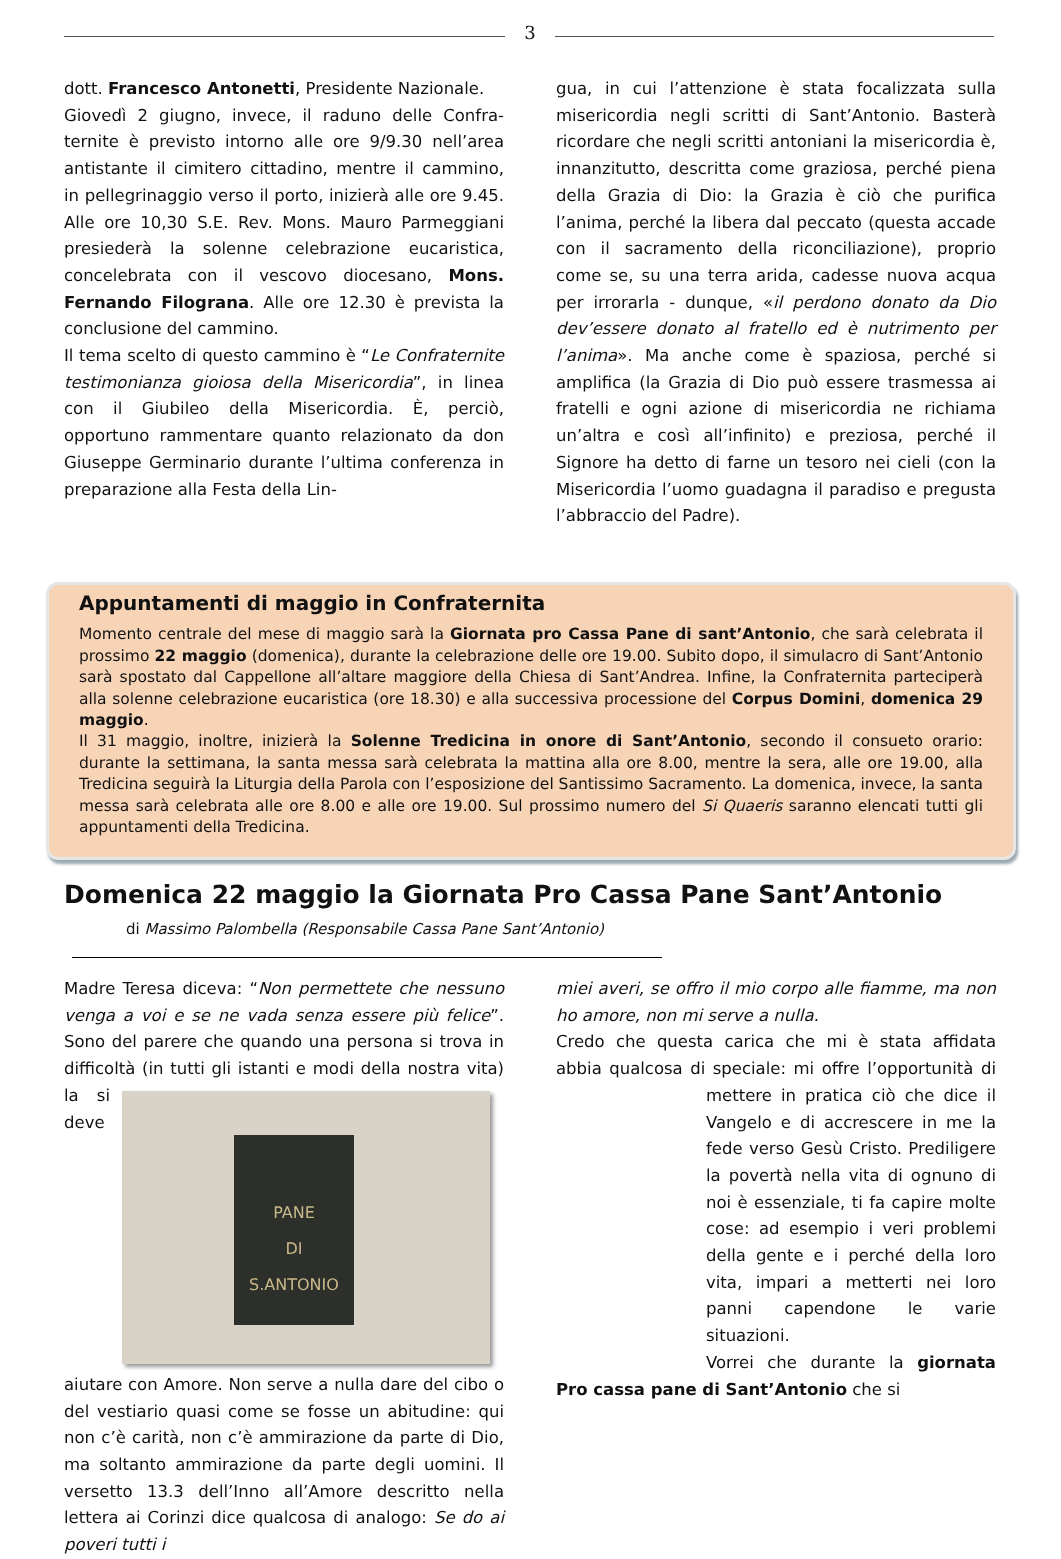3
dott. Francesco Antonetti, Presidente Naziona­le.
Giovedì 2 giugno, invece, il raduno delle Confra­ternite è previsto intorno alle ore 9/9.30 nell’area antistante il cimitero cittadino, mentre il cammino, in pellegrinaggio verso il porto, ini­zierà alle ore 9.45. Alle ore 10,30 S.E. Rev. Mons. Mauro Parmeggiani presiederà la solenne celebrazione eucaristica, concelebrata con il ve­scovo diocesano, Mons. Fernando Filograna. Alle ore 12.30 è prevista la conclusione del cammino.
Il tema scelto di questo cammino è “Le Confra­ternite testimonianza gioiosa della Misericordia”, in linea con il Giubileo della Misericordia. È, per­ciò, opportuno rammentare quanto relazionato da don Giuseppe Germinario durante l’ultima conferenza in preparazione alla Festa della Lin-
gua, in cui l’attenzione è stata focalizzata sulla misericordia negli scritti di Sant’Antonio. Basterà ricordare che negli scritti antoniani la misericor­dia è, innanzitutto, descritta come graziosa, per­ché piena della Grazia di Dio: la Grazia è ciò che purifica l’anima, perché la libera dal peccato (questa accade con il sacramento della riconci­liazione), proprio come se, su una terra arida, cadesse nuova acqua per irrorarla - dunque, «il perdono donato da Dio dev’essere donato al fra­tello ed è nutrimento per l’anima». Ma anche come è spaziosa, perché si amplifica (la Grazia di Dio può essere trasmessa ai fratelli e ogni a­zione di misericordia ne richiama un’altra e così all’infinito) e preziosa, perché il Signore ha detto di farne un tesoro nei cieli (con la Misericordia l’uomo guadagna il paradiso e pregusta l’abbraccio del Padre).
Appuntamenti di maggio in Confraternita
Momento centrale del mese di maggio sarà la Giornata pro Cassa Pane di sant’Antonio, che sarà celebrata il prossimo 22 maggio (domenica), durante la celebrazione delle ore 19.00. Subito dopo, il simulacro di Sant’Antonio sarà spostato dal Cappellone all’altare maggiore della Chiesa di Sant’Andrea. Infine, la Confrater­nita parteciperà alla solenne celebrazione eucaristica (ore 18.30) e alla successiva processione del Corpus Domini, domenica 29 maggio.
Il 31 maggio, inoltre, inizierà la Solenne Tredicina in onore di Sant’Antonio, secondo il consueto orario: durante la settimana, la santa messa sarà celebrata la mattina alla ore 8.00, mentre la sera, alle ore 19.00, alla Tredicina seguirà la Liturgia della Parola con l’esposizione del Santissimo Sacramento. La domenica, inve­ce, la santa messa sarà celebrata alle ore 8.00 e alle ore 19.00. Sul prossimo numero del Si Quaeris saranno elencati tutti gli appuntamenti della Tredicina.
Domenica 22 maggio la Giornata Pro Cassa Pane Sant’Antonio
di Massimo Palombella (Responsabile Cassa Pane Sant’Antonio)
Madre Teresa diceva: “Non permettete che nes­suno venga a voi e se ne vada senza essere più felice”. Sono del parere che quando una persona si trova in difficoltà (in tutti gli istanti e modi
PANE
DI
S.ANTONIO
della nostra vita) la si deve aiutare con Amore. Non serve a nulla dare del cibo o del vestiario quasi come se fosse un abitudine: qui non c’è carità, non c’è ammirazione da parte di Dio, ma soltanto ammira­zione da parte degli uomi­ni. Il versetto 13.3 dell’Inno all’Amore descrit­to nella lettera ai Corinzi dice qualcosa di analogo: Se do ai poveri tutti i
miei averi, se offro il mio corpo alle fiamme, ma non ho amore, non mi serve a nulla.
Credo che questa carica che mi è stata affidata abbia qualcosa di speciale: mi offre l’opportunità
di mettere in pratica ciò che dice il Vangelo e di accrescere in me la fede verso Gesù Cri­sto. Prediligere la povertà nel­la vita di ognuno di noi è es­senziale, ti fa capire molte co­se: ad esempio i veri problemi della gente e i perché della lo­ro vita, impari a metterti nei loro panni capendone le varie situazioni.
Vorrei che durante la giorna­ta Pro cassa pane di Sant’Antonio che si